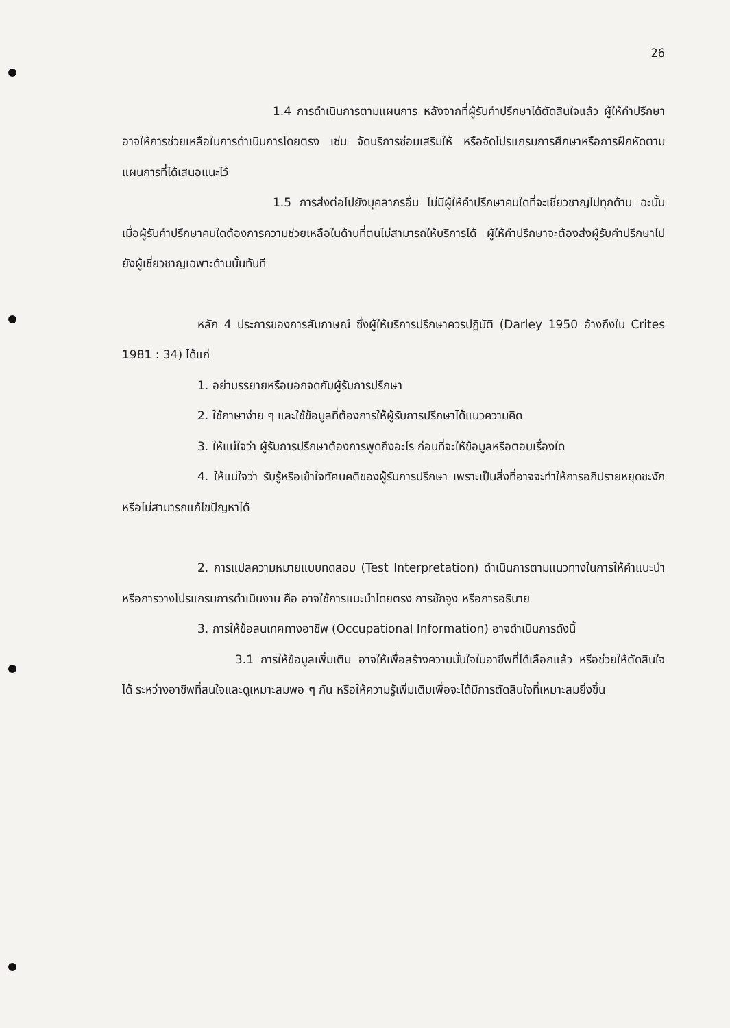26
1.4 การดำเนินการตามแผนการ หลังจากที่ผู้รับคำปรึกษาได้ตัดสินใจแล้ว ผู้ให้คำปรึกษาอาจให้การช่วยเหลือในการดำเนินการโดยตรง เช่น จัดบริการซ่อมเสริมให้ หรือจัดโปรแกรมการศึกษาหรือการฝึกหัดตามแผนการที่ได้เสนอแนะไว้
1.5 การส่งต่อไปยังบุคลากรอื่น ไม่มีผู้ให้คำปรึกษาคนใดที่จะเชี่ยวชาญไปทุกด้าน ฉะนั้นเมื่อผู้รับคำปรึกษาคนใดต้องการความช่วยเหลือในด้านที่ตนไม่สามารถให้บริการได้ ผู้ให้คำปรึกษาจะต้องส่งผู้รับคำปรึกษาไปยังผู้เชี่ยวชาญเฉพาะด้านนั้นทันที
หลัก 4 ประการของการสัมภาษณ์ ซึ่งผู้ให้บริการปรึกษาควรปฏิบัติ (Darley 1950 อ้างถึงใน Crites 1981 : 34) ได้แก่
1. อย่าบรรยายหรือบอกจดกับผู้รับการปรึกษา
2. ใช้ภาษาง่าย ๆ และใช้ข้อมูลที่ต้องการให้ผู้รับการปรึกษาได้แนวความคิด
3. ให้แน่ใจว่า ผู้รับการปรึกษาต้องการพูดถึงอะไร ก่อนที่จะให้ข้อมูลหรือตอบเรื่องใด
4. ให้แน่ใจว่า รับรู้หรือเข้าใจทัศนคติของผู้รับการปรึกษา เพราะเป็นสิ่งที่อาจจะทำให้การอภิปรายหยุดชะงักหรือไม่สามารถแก้ไขปัญหาได้
2. การแปลความหมายแบบทดสอบ (Test Interpretation) ดำเนินการตามแนวทางในการให้คำแนะนำหรือการวางโปรแกรมการดำเนินงาน คือ อาจใช้การแนะนำโดยตรง การชักจูง หรือการอธิบาย
3. การให้ข้อสนเทศทางอาชีพ (Occupational Information) อาจดำเนินการดังนี้
3.1 การให้ข้อมูลเพิ่มเติม อาจให้เพื่อสร้างความมั่นใจในอาชีพที่ได้เลือกแล้ว หรือช่วยให้ตัดสินใจได้ ระหว่างอาชีพที่สนใจและดูเหมาะสมพอ ๆ กัน หรือให้ความรู้เพิ่มเติมเพื่อจะได้มีการตัดสินใจที่เหมาะสมยิ่งขึ้น